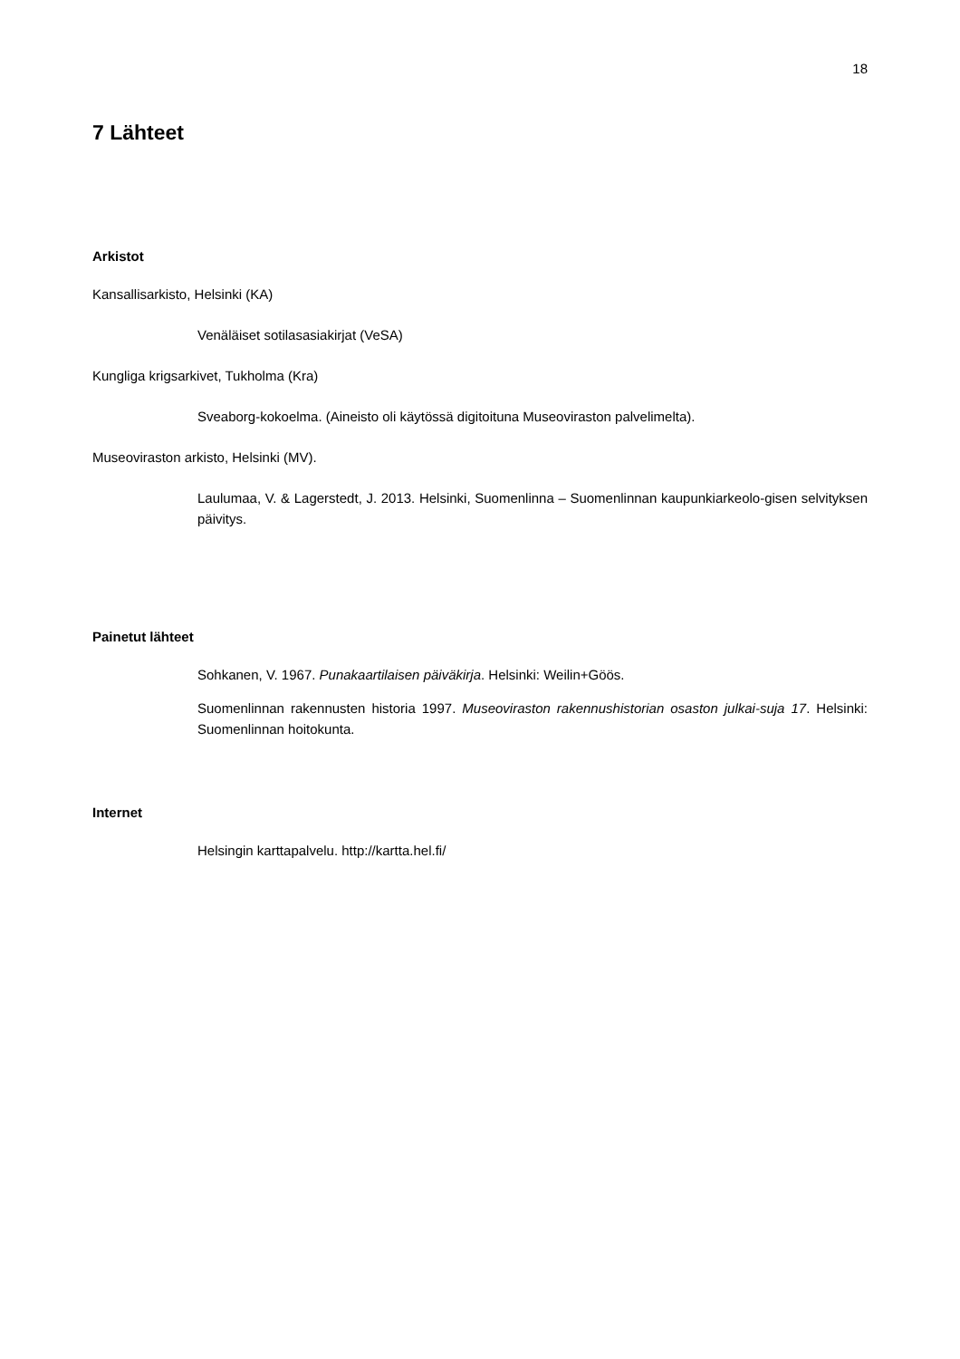18
7 Lähteet
Arkistot
Kansallisarkisto, Helsinki (KA)
Venäläiset sotilasasiakirjat (VeSA)
Kungliga krigsarkivet, Tukholma (Kra)
Sveaborg-kokoelma. (Aineisto oli käytössä digitoituna Museoviraston palvelimelta).
Museoviraston arkisto, Helsinki (MV).
Laulumaa, V. & Lagerstedt, J. 2013. Helsinki, Suomenlinna – Suomenlinnan kaupunkiarkeolo-gisen selvityksen päivitys.
Painetut lähteet
Sohkanen, V. 1967. Punakaartilaisen päiväkirja. Helsinki: Weilin+Göös.
Suomenlinnan rakennusten historia 1997. Museoviraston rakennushistorian osaston julkai-suja 17. Helsinki: Suomenlinnan hoitokunta.
Internet
Helsingin karttapalvelu. http://kartta.hel.fi/